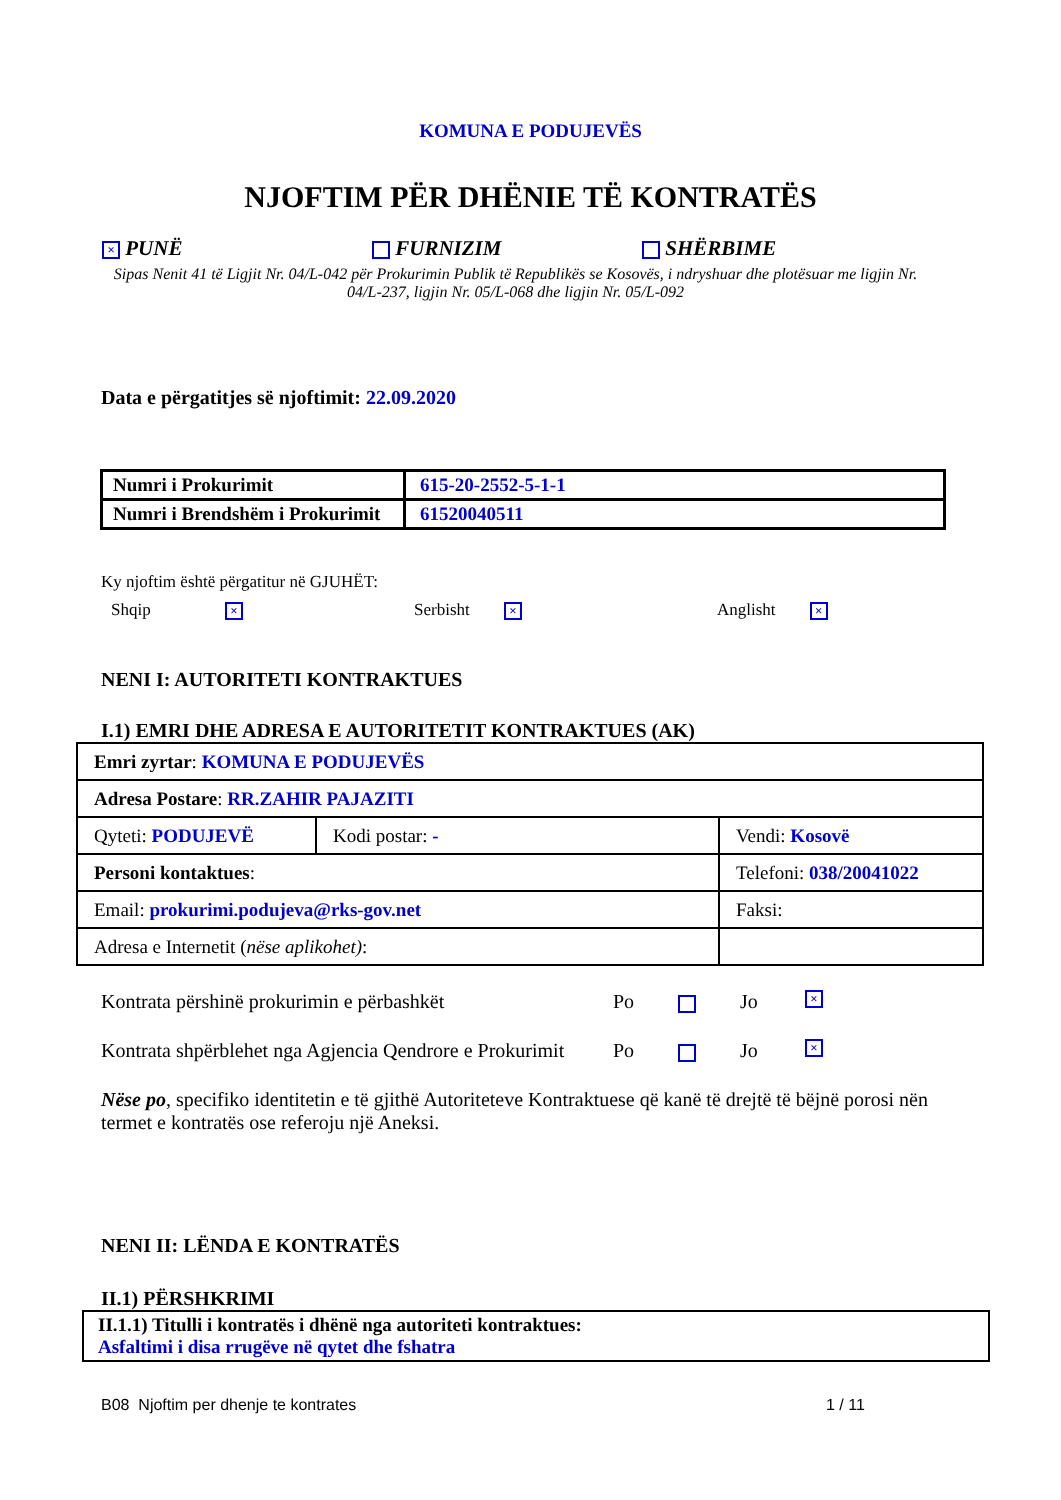KOMUNA E PODUJEVËS
NJOFTIM PËR DHËNIE TË KONTRATËS
× PUNË FURNIZIM SHËRBIME
Sipas Nenit 41 të Ligjit Nr. 04/L-042 për Prokurimin Publik të Republikës se Kosovës, i ndryshuar dhe plotësuar me ligjin Nr. 04/L-237, ligjin Nr. 05/L-068 dhe ligjin Nr. 05/L-092
Data e përgatitjes së njoftimit: 22.09.2020
| Numri i Prokurimit | 615-20-2552-5-1-1 |
| Numri i Brendshëm i Prokurimit | 61520040511 |
Ky njoftim është përgatitur në GJUHËT:
Shqip ×
Serbisht ×
Anglisht ×
NENI I: AUTORITETI KONTRAKTUES
I.1) EMRI DHE ADRESA E AUTORITETIT KONTRAKTUES (AK)
| Emri zyrtar : KOMUNA E PODUJEVËS | | | |
| Adresa Postare : RR.ZAHIR PAJAZITI | | | |
| Qyteti: PODUJEVË | Kodi postar: - | | Vendi: Kosovë |
| Personi kontaktues : | | Telefoni: 038/20041022 | |
| Email: prokurimi.podujeva@rks-gov.net | | Faksi: | |
| Adresa e Internetit ( nëse aplikohet) : | | | |
Kontrata përshinë prokurimin e përbashkët Po Jo
×
Kontrata shpërblehet nga Agjencia Qendrore e Prokurimit
Po Jo
×
Nëse po, specifiko identitetin e të gjithë Autoriteteve Kontraktuese që kanë të drejtë të bëjnë porosi nën termet e kontratës ose referoju një Aneksi.
NENI II: LËNDA E KONTRATËS
II.1) PËRSHKRIMI
II.1.1) Titulli i kontratës i dhënë nga autoriteti kontraktues:
Asfaltimi i disa rrugëve në qytet dhe fshatra
B08 Njoftim per dhenje te kontrates 1 / 11